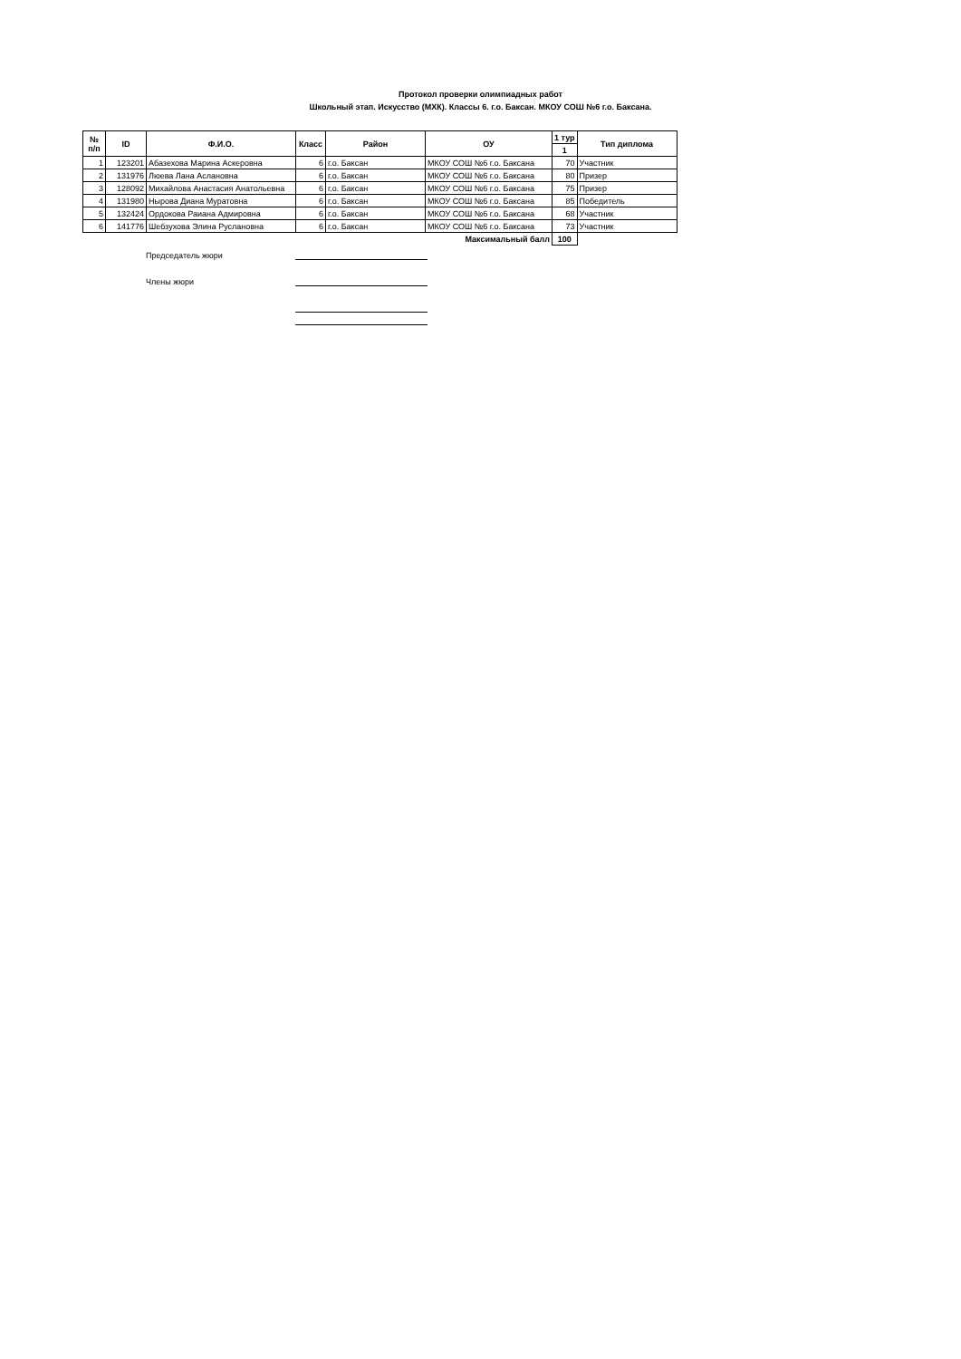Протокол проверки олимпиадных работ
Школьный этап. Искусство (МХК). Классы 6. г.о. Баксан. МКОУ СОШ №6 г.о. Баксана.
| № п/п | ID | Ф.И.О. | Класс | Район | ОУ | 1 тур | Тип диплома |
| --- | --- | --- | --- | --- | --- | --- | --- |
| | | | | | | 1 | |
| 1 | 123201 | Абазехова Марина Аскеровна | 6 | г.о. Баксан | МКОУ СОШ №6 г.о. Баксана | 70 | Участник |
| 2 | 131976 | Люева Лана Аслановна | 6 | г.о. Баксан | МКОУ СОШ №6 г.о. Баксана | 80 | Призер |
| 3 | 128092 | Михайлова Анастасия Анатольевна | 6 | г.о. Баксан | МКОУ СОШ №6 г.о. Баксана | 75 | Призер |
| 4 | 131980 | Нырова Диана Муратовна | 6 | г.о. Баксан | МКОУ СОШ №6 г.о. Баксана | 85 | Победитель |
| 5 | 132424 | Ордокова Раиана Адмировна | 6 | г.о. Баксан | МКОУ СОШ №6 г.о. Баксана | 68 | Участник |
| 6 | 141776 | Шебзухова Элина Руслановна | 6 | г.о. Баксан | МКОУ СОШ №6 г.о. Баксана | 73 | Участник |
| Максимальный балл | | | | | | 100 | |
Председатель жюри
Члены жюри